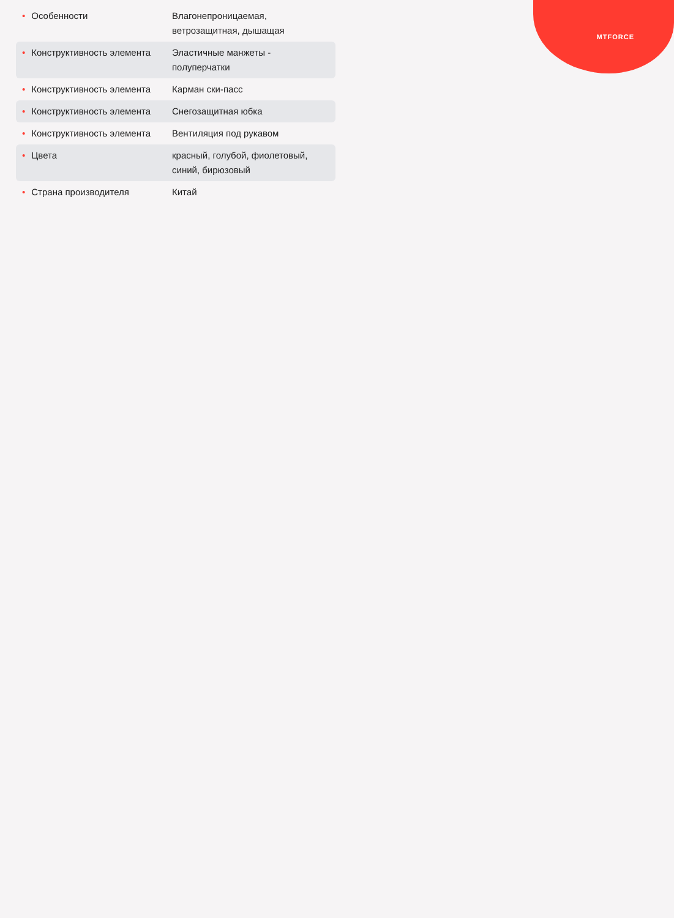MTFORCE
| • Особенности | Влагонепроницаемая, ветрозащитная, дышащая |
| • Конструктивность элемента | Эластичные манжеты - полуперчатки |
| • Конструктивность элемента | Карман ски-пасс |
| • Конструктивность элемента | Снегозащитная юбка |
| • Конструктивность элемента | Вентиляция под рукавом |
| • Цвета | красный, голубой, фиолетовый, синий, бирюзовый |
| • Страна производителя | Китай |